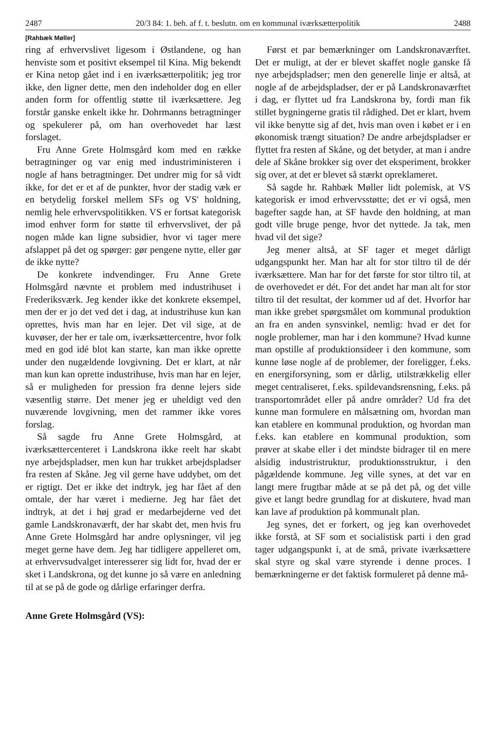2487 20/3 84: 1. beh. af f. t. beslutn. om en kommunal iværksætterpolitik 2488
[Rahbæk Møller]
ring af erhvervslivet ligesom i Østlandene, og han henviste som et positivt eksempel til Kina. Mig bekendt er Kina netop gået ind i en iværksætterpolitik; jeg tror ikke, den ligner dette, men den indeholder dog en eller anden form for offentlig støtte til iværksættere. Jeg forstår ganske enkelt ikke hr. Dohrmanns betragtninger og spekulerer på, om han overhovedet har læst forslaget.
Fru Anne Grete Holmsgård kom med en række betragtninger og var enig med industriministeren i nogle af hans betragtninger. Det undrer mig for så vidt ikke, for det er et af de punkter, hvor der stadig væk er en betydelig forskel mellem SFs og VS' holdning, nemlig hele erhvervspolitikken. VS er fortsat kategorisk imod enhver form for støtte til erhvervslivet, der på nogen måde kan ligne subsidier, hvor vi tager mere afslappet på det og spørger: gør pengene nytte, eller gør de ikke nytte?
De konkrete indvendinger. Fru Anne Grete Holmsgård nævnte et problem med industrihuset i Frederiksværk. Jeg kender ikke det konkrete eksempel, men der er jo det ved det i dag, at industrihuse kun kan oprettes, hvis man har en lejer. Det vil sige, at de kuvøser, der her er tale om, iværksættercentre, hvor folk med en god idé blot kan starte, kan man ikke oprette under den nugældende lovgivning. Det er klart, at når man kun kan oprette industrihuse, hvis man har en lejer, så er muligheden for pression fra denne lejers side væsentlig større. Det mener jeg er uheldigt ved den nuværende lovgivning, men det rammer ikke vores forslag.
Så sagde fru Anne Grete Holmsgård, at iværksættercenteret i Landskrona ikke reelt har skabt nye arbejdspladser, men kun har trukket arbejdspladser fra resten af Skåne. Jeg vil gerne have uddybet, om det er rigtigt. Det er ikke det indtryk, jeg har fået af den omtale, der har været i medierne. Jeg har fået det indtryk, at det i høj grad er medarbejderne ved det gamle Landskronaværft, der har skabt det, men hvis fru Anne Grete Holmsgård har andre oplysninger, vil jeg meget gerne have dem. Jeg har tidligere appelleret om, at erhvervsudvalget interesserer sig lidt for, hvad der er sket i Landskrona, og det kunne jo så være en anledning til at se på de gode og dårlige erfaringer derfra.
Anne Grete Holmsgård (VS):
Først et par bemærkninger om Landskronaværftet. Det er muligt, at der er blevet skaffet nogle ganske få nye arbejdspladser; men den generelle linje er altså, at nogle af de arbejdspladser, der er på Landskronaværftet i dag, er flyttet ud fra Landskrona by, fordi man fik stillet bygningerne gratis til rådighed. Det er klart, hvem vil ikke benytte sig af det, hvis man oven i købet er i en økonomisk trængt situation? De andre arbejdspladser er flyttet fra resten af Skåne, og det betyder, at man i andre dele af Skåne brokker sig over det eksperiment, brokker sig over, at det er blevet så stærkt opreklameret.
Så sagde hr. Rahbæk Møller lidt polemisk, at VS kategorisk er imod erhvervsstøtte; det er vi også, men bagefter sagde han, at SF havde den holdning, at man godt ville bruge penge, hvor det nyttede. Ja tak, men hvad vil det sige?
Jeg mener altså, at SF tager et meget dårligt udgangspunkt her. Man har alt for stor tiltro til de dér iværksættere. Man har for det første for stor tiltro til, at de overhovedet er dét. For det andet har man alt for stor tiltro til det resultat, der kommer ud af det. Hvorfor har man ikke grebet spørgsmålet om kommunal produktion an fra en anden synsvinkel, nemlig: hvad er det for nogle problemer, man har i den kommune? Hvad kunne man opstille af produktionsideer i den kommune, som kunne løse nogle af de problemer, der foreligger, f.eks. en energiforsyning, som er dårlig, utilstrækkelig eller meget centraliseret, f.eks. spildevandsrensning, f.eks. på transportområdet eller på andre områder? Ud fra det kunne man formulere en målsætning om, hvordan man kan etablere en kommunal produktion, og hvordan man f.eks. kan etablere en kommunal produktion, som prøver at skabe eller i det mindste bidrager til en mere alsidig industristruktur, produktionsstruktur, i den pågældende kommune. Jeg ville synes, at det var en langt mere frugtbar måde at se på det på, og det ville give et langt bedre grundlag for at diskutere, hvad man kan lave af produktion på kommunalt plan.
Jeg synes, det er forkert, og jeg kan overhovedet ikke forstå, at SF som et socialistisk parti i den grad tager udgangspunkt i, at de små, private iværksættere skal styre og skal være styrende i denne proces. I bemærkningerne er det faktisk formuleret på denne må-